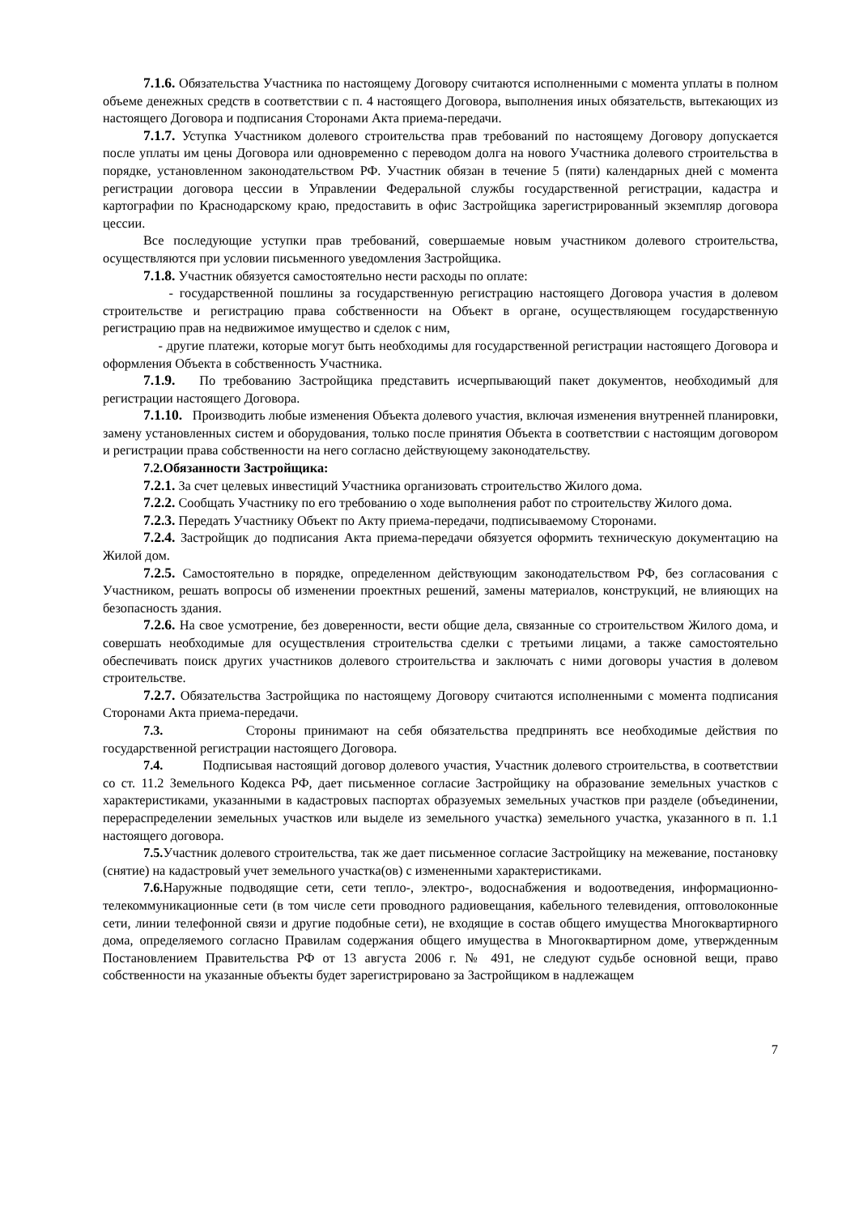7.1.6. Обязательства Участника по настоящему Договору считаются исполненными с момента уплаты в полном объеме денежных средств в соответствии с п. 4 настоящего Договора, выполнения иных обязательств, вытекающих из настоящего Договора и подписания Сторонами Акта приема-передачи.
7.1.7. Уступка Участником долевого строительства прав требований по настоящему Договору допускается после уплаты им цены Договора или одновременно с переводом долга на нового Участника долевого строительства в порядке, установленном законодательством РФ. Участник обязан в течение 5 (пяти) календарных дней с момента регистрации договора цессии в Управлении Федеральной службы государственной регистрации, кадастра и картографии по Краснодарскому краю, предоставить в офис Застройщика зарегистрированный экземпляр договора цессии.
Все последующие уступки прав требований, совершаемые новым участником долевого строительства, осуществляются при условии письменного уведомления Застройщика.
7.1.8. Участник обязуется самостоятельно нести расходы по оплате:
- государственной пошлины за государственную регистрацию настоящего Договора участия в долевом строительстве и регистрацию права собственности на Объект в органе, осуществляющем государственную регистрацию прав на недвижимое имущество и сделок с ним,
- другие платежи, которые могут быть необходимы для государственной регистрации настоящего Договора и оформления Объекта в собственность Участника.
7.1.9. По требованию Застройщика представить исчерпывающий пакет документов, необходимый для регистрации настоящего Договора.
7.1.10. Производить любые изменения Объекта долевого участия, включая изменения внутренней планировки, замену установленных систем и оборудования, только после принятия Объекта в соответствии с настоящим договором и регистрации права собственности на него согласно действующему законодательству.
7.2.Обязанности Застройщика:
7.2.1. За счет целевых инвестиций Участника организовать строительство Жилого дома.
7.2.2. Сообщать Участнику по его требованию о ходе выполнения работ по строительству Жилого дома.
7.2.3. Передать Участнику Объект по Акту приема-передачи, подписываемому Сторонами.
7.2.4. Застройщик до подписания Акта приема-передачи обязуется оформить техническую документацию на Жилой дом.
7.2.5. Самостоятельно в порядке, определенном действующим законодательством РФ, без согласования с Участником, решать вопросы об изменении проектных решений, замены материалов, конструкций, не влияющих на безопасность здания.
7.2.6. На свое усмотрение, без доверенности, вести общие дела, связанные со строительством Жилого дома, и совершать необходимые для осуществления строительства сделки с третьими лицами, а также самостоятельно обеспечивать поиск других участников долевого строительства и заключать с ними договоры участия в долевом строительстве.
7.2.7. Обязательства Застройщика по настоящему Договору считаются исполненными с момента подписания Сторонами Акта приема-передачи.
7.3. Стороны принимают на себя обязательства предпринять все необходимые действия по государственной регистрации настоящего Договора.
7.4. Подписывая настоящий договор долевого участия, Участник долевого строительства, в соответствии со ст. 11.2 Земельного Кодекса РФ, дает письменное согласие Застройщику на образование земельных участков с характеристиками, указанными в кадастровых паспортах образуемых земельных участков при разделе (объединении, перераспределении земельных участков или выделе из земельного участка) земельного участка, указанного в п. 1.1 настоящего договора.
7.5. Участник долевого строительства, так же дает письменное согласие Застройщику на межевание, постановку (снятие) на кадастровый учет земельного участка(ов) с измененными характеристиками.
7.6. Наружные подводящие сети, сети тепло-, электро-, водоснабжения и водоотведения, информационно-телекоммуникационные сети (в том числе сети проводного радиовещания, кабельного телевидения, оптоволоконные сети, линии телефонной связи и другие подобные сети), не входящие в состав общего имущества Многоквартирного дома, определяемого согласно Правилам содержания общего имущества в Многоквартирном доме, утвержденным Постановлением Правительства РФ от 13 августа 2006 г. № 491, не следуют судьбе основной вещи, право собственности на указанные объекты будет зарегистрировано за Застройщиком в надлежащем
7